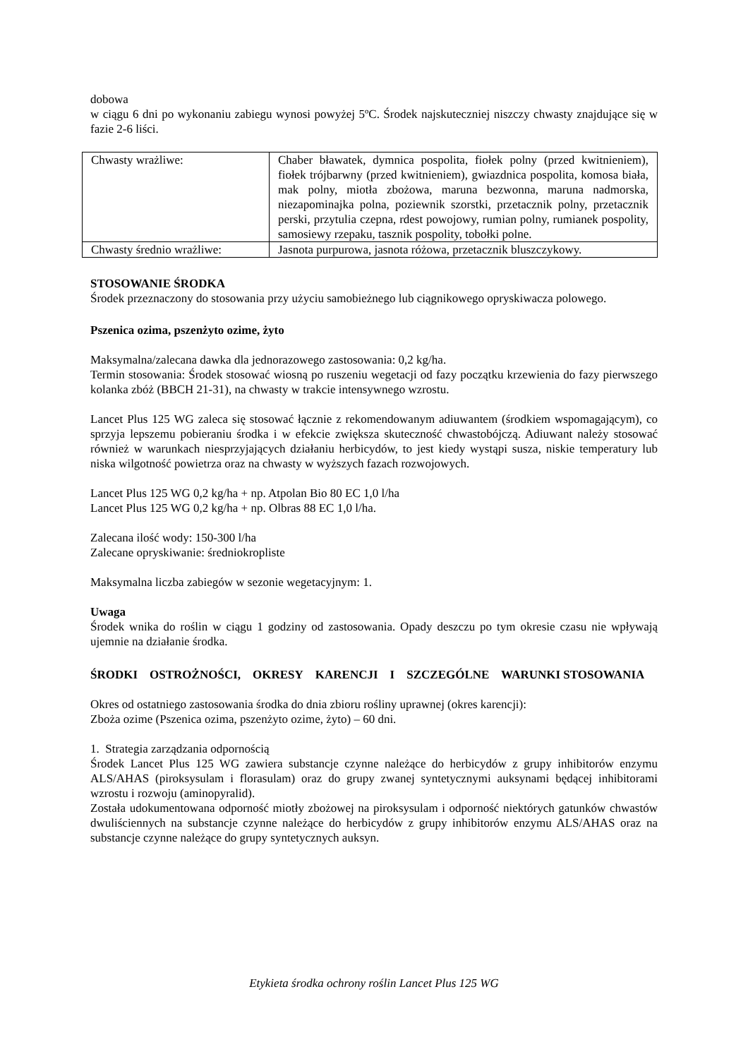dobowa
w ciągu 6 dni po wykonaniu zabiegu wynosi powyżej 5ºC. Środek najskuteczniej niszczy chwasty znajdujące się w fazie 2-6 liści.
| Chwasty wrażliwe: | Chaber bławatek, dymnica pospolita, fiołek polny (przed kwitnieniem), fiołek trójbarwny (przed kwitnieniem), gwiazdnica pospolita, komosa biała, mak polny, miotła zbożowa, maruna bezwonna, maruna nadmorska, niezapominajka polna, poziewnik szorstki, przetacznik polny, przetacznik perski, przytulia czepna, rdest powojowy, rumian polny, rumianek pospolity, samosiewy rzepaku, tasznik pospolity, tobołki polne. |
| Chwasty średnio wrażliwe: | Jasnota purpurowa, jasnota różowa, przetacznik bluszczykowy. |
STOSOWANIE ŚRODKA
Środek przeznaczony do stosowania przy użyciu samobieżnego lub ciągnikowego opryskiwacza polowego.
Pszenica ozima, pszenżyto ozime, żyto
Maksymalna/zalecana dawka dla jednorazowego zastosowania: 0,2 kg/ha.
Termin stosowania: Środek stosować wiosną po ruszeniu wegetacji od fazy początku krzewienia do fazy pierwszego kolanka zbóż (BBCH 21-31), na chwasty w trakcie intensywnego wzrostu.
Lancet Plus 125 WG zaleca się stosować łącznie z rekomendowanym adiuwantem (środkiem wspomagającym), co sprzyja lepszemu pobieraniu środka i w efekcie zwiększa skuteczność chwastobójczą. Adiuwant należy stosować również w warunkach niesprzyjających działaniu herbicydów, to jest kiedy wystąpi susza, niskie temperatury lub niska wilgotność powietrza oraz na chwasty w wyższych fazach rozwojowych.
Lancet Plus 125 WG 0,2 kg/ha + np. Atpolan Bio 80 EC 1,0 l/ha
Lancet Plus 125 WG 0,2 kg/ha + np. Olbras 88 EC 1,0 l/ha.
Zalecana ilość wody: 150-300 l/ha
Zalecane opryskiwanie: średniokropliste
Maksymalna liczba zabiegów w sezonie wegetacyjnym: 1.
Uwaga
Środek wnika do roślin w ciągu 1 godziny od zastosowania. Opady deszczu po tym okresie czasu nie wpływają ujemnie na działanie środka.
ŚRODKI OSTROŻNOŚCI, OKRESY KARENCJI I SZCZEGÓLNE WARUNKI STOSOWANIA
Okres od ostatniego zastosowania środka do dnia zbioru rośliny uprawnej (okres karencji):
Zboża ozime (Pszenica ozima, pszenżyto ozime, żyto) – 60 dni.
1. Strategia zarządzania odpornością
Środek Lancet Plus 125 WG zawiera substancje czynne należące do herbicydów z grupy inhibitorów enzymu ALS/AHAS (piroksysulam i florasulam) oraz do grupy zwanej syntetycznymi auksynami będącej inhibitorami wzrostu i rozwoju (aminopyralid).
Została udokumentowana odporność miotły zbożowej na piroksysulam i odporność niektórych gatunków chwastów dwuliściennych na substancje czynne należące do herbicydów z grupy inhibitorów enzymu ALS/AHAS oraz na substancje czynne należące do grupy syntetycznych auksyn.
Etykieta środka ochrony roślin Lancet Plus 125 WG